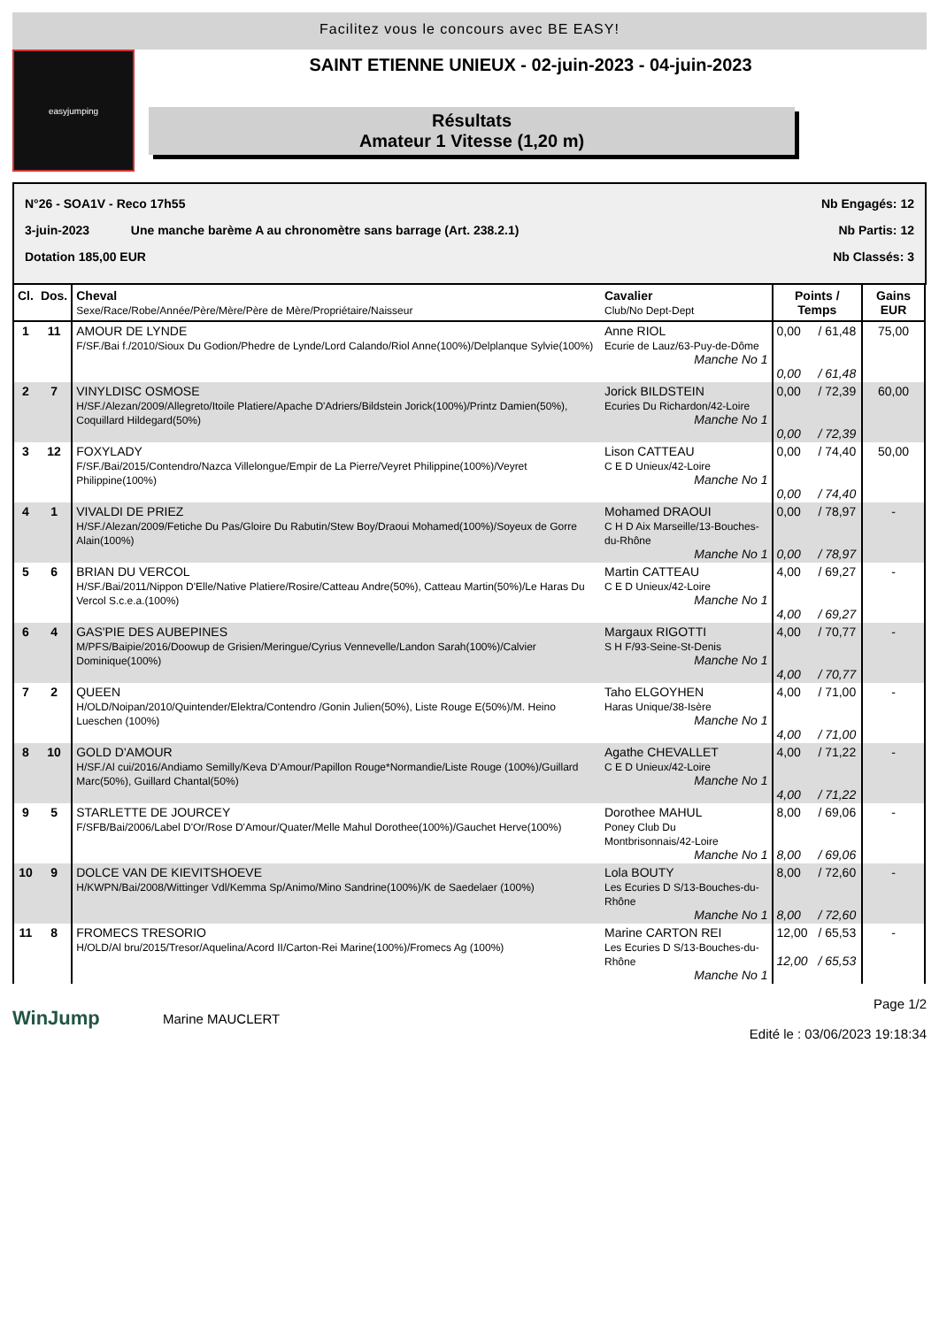Facilitez vous le concours avec BE EASY!
easyjumping
SAINT ETIENNE UNIEUX - 02-juin-2023 - 04-juin-2023
Résultats
Amateur 1 Vitesse (1,20 m)
N°26 - SOA1V - Reco 17h55 Nb Engagés: 12
3-juin-2023 Une manche barème A au chronomètre sans barrage (Art. 238.2.1) Nb Partis: 12
Dotation 185,00 EUR Nb Classés: 3
| Cl. | Dos. | Cheval Sexe/Race/Robe/Année/Père/Mère/Père de Mère/Propriétaire/Naisseur | Cavalier Club/No Dept-Dept | Points / Temps | | Gains EUR |
| --- | --- | --- | --- | --- | --- | --- |
| 1 | 11 | AMOUR DE LYNDE F/SF./Bai f./2010/Sioux Du Godion/Phedre de Lynde/Lord Calando/Riol Anne(100%)/Delplanque Sylvie(100%) | Anne RIOL Ecurie de Lauz/63-Puy-de-Dôme Manche No 1 | 0,00 0,00 | / 61,48 / 61,48 | 75,00 |
| 2 | 7 | VINYLDISC OSMOSE H/SF./Alezan/2009/Allegreto/Itoile Platiere/Apache D'Adriers/Bildstein Jorick(100%)/Printz Damien(50%), Coquillard Hildegard(50%) | Jorick BILDSTEIN Ecuries Du Richardon/42-Loire Manche No 1 | 0,00 0,00 | / 72,39 / 72,39 | 60,00 |
| 3 | 12 | FOXYLADY F/SF./Bai/2015/Contendro/Nazca Villelongue/Empir de La Pierre/Veyret Philippine(100%)/Veyret Philippine(100%) | Lison CATTEAU C E D Unieux/42-Loire Manche No 1 | 0,00 0,00 | / 74,40 / 74,40 | 50,00 |
| 4 | 1 | VIVALDI DE PRIEZ H/SF./Alezan/2009/Fetiche Du Pas/Gloire Du Rabutin/Stew Boy/Draoui Mohamed(100%)/Soyeux de Gorre Alain(100%) | Mohamed DRAOUI C H D Aix Marseille/13-Bouches-du-Rhône Manche No 1 | 0,00 0,00 | / 78,97 / 78,97 | - |
| 5 | 6 | BRIAN DU VERCOL H/SF./Bai/2011/Nippon D'Elle/Native Platiere/Rosire/Catteau Andre(50%), Catteau Martin(50%)/Le Haras Du Vercol S.c.e.a.(100%) | Martin CATTEAU C E D Unieux/42-Loire Manche No 1 | 4,00 4,00 | / 69,27 / 69,27 | - |
| 6 | 4 | GAS'PIE DES AUBEPINES M/PFS/Baipie/2016/Doowup de Grisien/Meringue/Cyrius Vennevelle/Landon Sarah(100%)/Calvier Dominique(100%) | Margaux RIGOTTI S H F/93-Seine-St-Denis Manche No 1 | 4,00 4,00 | / 70,77 / 70,77 | - |
| 7 | 2 | QUEEN H/OLD/Noipan/2010/Quintender/Elektra/Contendro /Gonin Julien(50%), Liste Rouge E(50%)/M. Heino Lueschen (100%) | Taho ELGOYHEN Haras Unique/38-Isère Manche No 1 | 4,00 4,00 | / 71,00 / 71,00 | - |
| 8 | 10 | GOLD D'AMOUR H/SF./Al cui/2016/Andiamo Semilly/Keva D'Amour/Papillon Rouge*Normandie/Liste Rouge (100%)/Guillard Marc(50%), Guillard Chantal(50%) | Agathe CHEVALLET C E D Unieux/42-Loire Manche No 1 | 4,00 4,00 | / 71,22 / 71,22 | - |
| 9 | 5 | STARLETTE DE JOURCEY F/SFB/Bai/2006/Label D'Or/Rose D'Amour/Quater/Melle Mahul Dorothee(100%)/Gauchet Herve(100%) | Dorothee MAHUL Poney Club Du Montbrisonnais/42-Loire Manche No 1 | 8,00 8,00 | / 69,06 / 69,06 | - |
| 10 | 9 | DOLCE VAN DE KIEVITSHOEVE H/KWPN/Bai/2008/Wittinger Vdl/Kemma Sp/Animo/Mino Sandrine(100%)/K de Saedelaer (100%) | Lola BOUTY Les Ecuries D S/13-Bouches-du-Rhône Manche No 1 | 8,00 8,00 | / 72,60 / 72,60 | - |
| 11 | 8 | FROMECS TRESORIO H/OLD/Al bru/2015/Tresor/Aquelina/Acord II/Carton-Rei Marine(100%)/Fromecs Ag (100%) | Marine CARTON REI Les Ecuries D S/13-Bouches-du-Rhône Manche No 1 | 12,00 12,00 | / 65,53 / 65,53 | - |
WinJump
Marine MAUCLERT
Page 1/2
Edité le : 03/06/2023 19:18:34